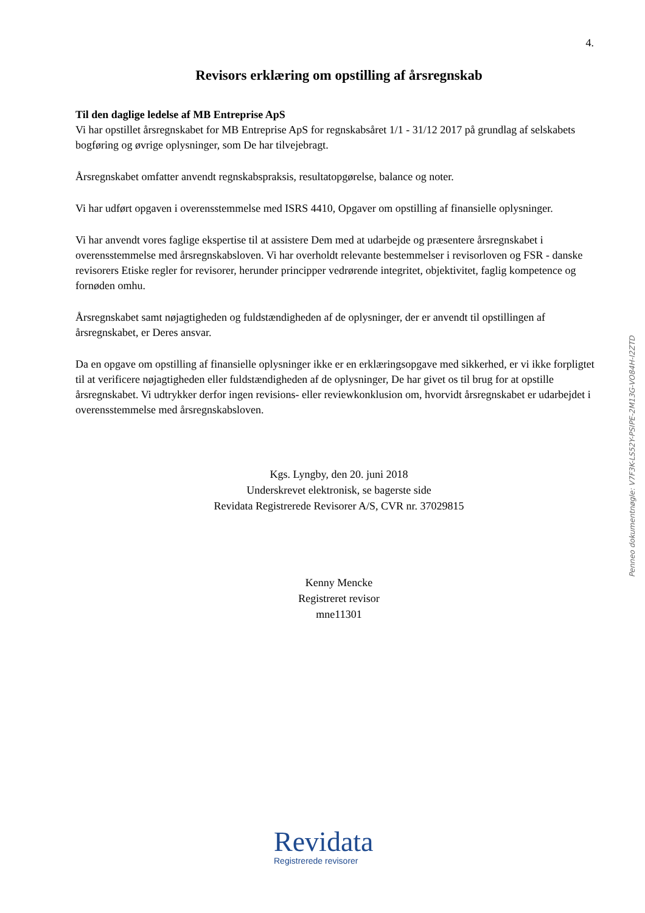4.
Revisors erklæring om opstilling af årsregnskab
Til den daglige ledelse af MB Entreprise ApS
Vi har opstillet årsregnskabet for MB Entreprise ApS for regnskabsåret 1/1 - 31/12 2017 på grundlag af selskabets bogføring og øvrige oplysninger, som De har tilvejebragt.
Årsregnskabet omfatter anvendt regnskabspraksis, resultatopgørelse, balance og noter.
Vi har udført opgaven i overensstemmelse med ISRS 4410, Opgaver om opstilling af finansielle oplysninger.
Vi har anvendt vores faglige ekspertise til at assistere Dem med at udarbejde og præsentere årsregnskabet i overensstemmelse med årsregnskabsloven. Vi har overholdt relevante bestemmelser i revisorloven og FSR - danske revisorers Etiske regler for revisorer, herunder principper vedrørende integritet, objektivitet, faglig kompetence og fornøden omhu.
Årsregnskabet samt nøjagtigheden og fuldstændigheden af de oplysninger, der er anvendt til opstillingen af årsregnskabet, er Deres ansvar.
Da en opgave om opstilling af finansielle oplysninger ikke er en erklæringsopgave med sikkerhed, er vi ikke forpligtet til at verificere nøjagtigheden eller fuldstændigheden af de oplysninger, De har givet os til brug for at opstille årsregnskabet. Vi udtrykker derfor ingen revisions- eller reviewkonklusion om, hvorvidt årsregnskabet er udarbejdet i overensstemmelse med årsregnskabsloven.
Kgs. Lyngby, den 20. juni 2018
Underskrevet elektronisk, se bagerste side
Revidata Registrerede Revisorer A/S, CVR nr. 37029815
Kenny Mencke
Registreret revisor
mne11301
Penneo dokumentnøgle: V7F3K-LS52Y-PSIPE-2M13G-VO84H-I2ZTD
Revidata
Registrerede revisorer